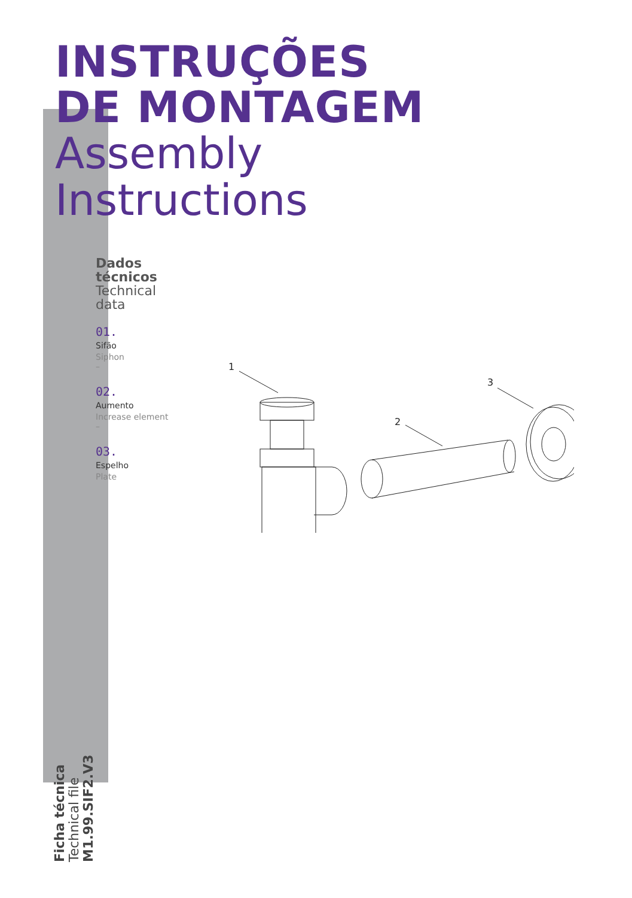INSTRUÇÕES
DE MONTAGEM
Assembly
Instructions
Dados
técnicos
Technical
data
01.
Sifão
Siphon
–
02.
Aumento
Increase element
–
03.
Espelho
Plate
1
2
3
Ficha técnica
Technical file
M1.99.SIF2.V3